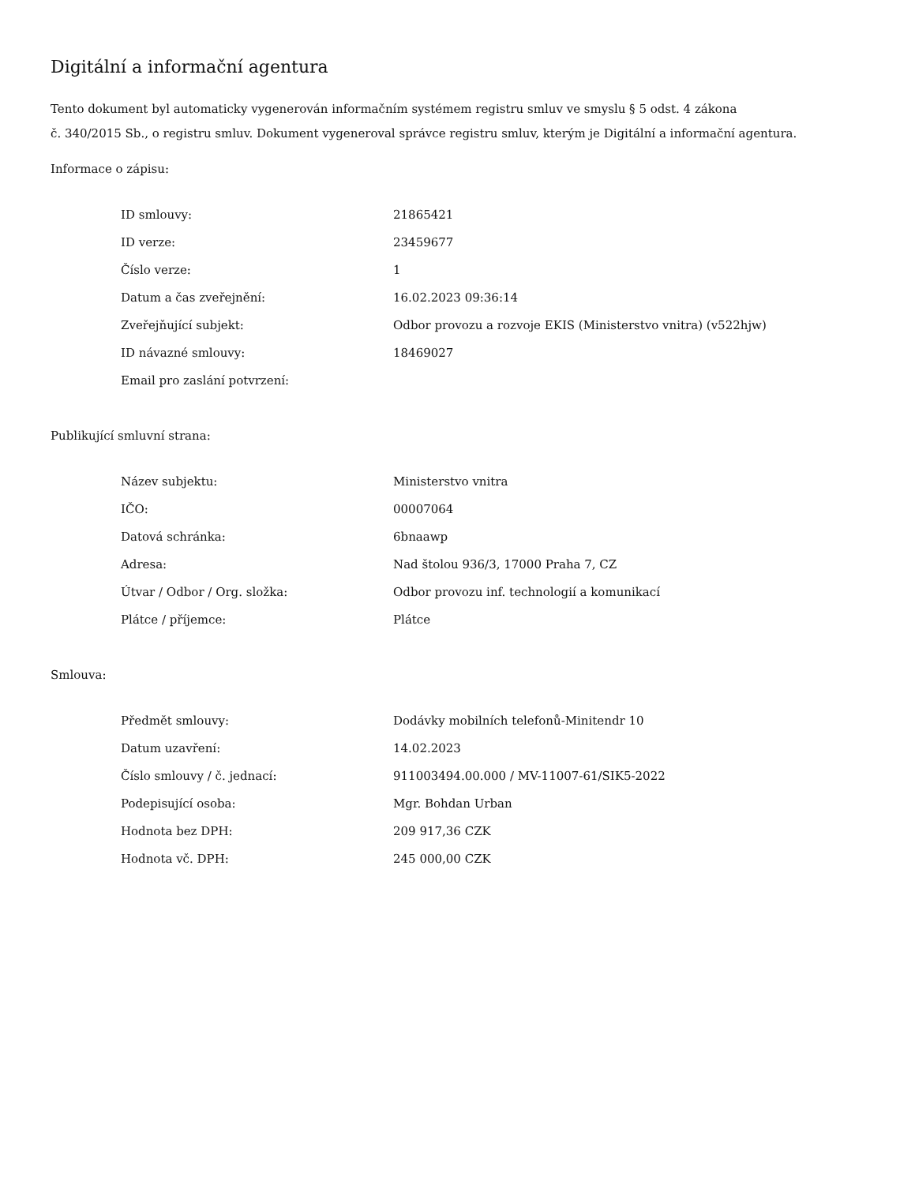Digitální a informační agentura
Tento dokument byl automaticky vygenerován informačním systémem registru smluv ve smyslu § 5 odst. 4 zákona
č. 340/2015 Sb., o registru smluv. Dokument vygeneroval správce registru smluv, kterým je Digitální a informační agentura.
Informace o zápisu:
| ID smlouvy: | 21865421 |
| ID verze: | 23459677 |
| Číslo verze: | 1 |
| Datum a čas zveřejnění: | 16.02.2023 09:36:14 |
| Zveřejňující subjekt: | Odbor provozu a rozvoje EKIS (Ministerstvo vnitra) (v522hjw) |
| ID návazné smlouvy: | 18469027 |
| Email pro zaslání potvrzení: | |
Publikující smluvní strana:
| Název subjektu: | Ministerstvo vnitra |
| IČO: | 00007064 |
| Datová schránka: | 6bnaawp |
| Adresa: | Nad štolou 936/3, 17000 Praha 7, CZ |
| Útvar / Odbor / Org. složka: | Odbor provozu inf. technologií a komunikací |
| Plátce / příjemce: | Plátce |
Smlouva:
| Předmět smlouvy: | Dodávky mobilních telefonů-Minitendr 10 |
| Datum uzavření: | 14.02.2023 |
| Číslo smlouvy / č. jednací: | 911003494.00.000 / MV-11007-61/SIK5-2022 |
| Podepisující osoba: | Mgr. Bohdan Urban |
| Hodnota bez DPH: | 209 917,36 CZK |
| Hodnota vč. DPH: | 245 000,00 CZK |